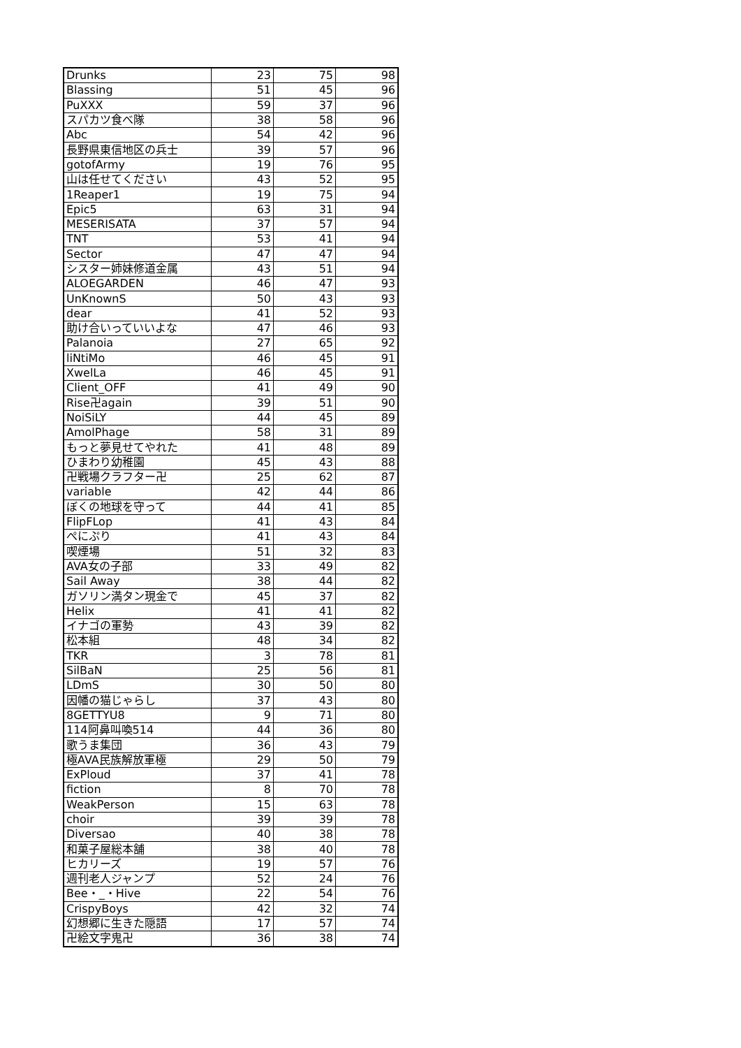| Drunks | 23 | 75 | 98 |
| Blassing | 51 | 45 | 96 |
| PuXXX | 59 | 37 | 96 |
| スパカツ食べ隊 | 38 | 58 | 96 |
| Abc | 54 | 42 | 96 |
| 長野県東信地区の兵士 | 39 | 57 | 96 |
| gotofArmy | 19 | 76 | 95 |
| 山は任せてください | 43 | 52 | 95 |
| 1Reaper1 | 19 | 75 | 94 |
| Epic5 | 63 | 31 | 94 |
| MESERISATA | 37 | 57 | 94 |
| TNT | 53 | 41 | 94 |
| Sector | 47 | 47 | 94 |
| シスター姉妹修道金属 | 43 | 51 | 94 |
| ALOEGARDEN | 46 | 47 | 93 |
| UnKnownS | 50 | 43 | 93 |
| dear | 41 | 52 | 93 |
| 助け合いっていいよな | 47 | 46 | 93 |
| Palanoia | 27 | 65 | 92 |
| liNtiMo | 46 | 45 | 91 |
| XwelLa | 46 | 45 | 91 |
| Client_OFF | 41 | 49 | 90 |
| Rise卍again | 39 | 51 | 90 |
| NoiSiLY | 44 | 45 | 89 |
| AmolPhage | 58 | 31 | 89 |
| もっと夢見せてやれた | 41 | 48 | 89 |
| ひまわり幼稚園 | 45 | 43 | 88 |
| 卍戦場クラフター卍 | 25 | 62 | 87 |
| variable | 42 | 44 | 86 |
| ぼくの地球を守って | 44 | 41 | 85 |
| FlipFLop | 41 | 43 | 84 |
| ぺにぷり | 41 | 43 | 84 |
| 喫煙場 | 51 | 32 | 83 |
| AVA女の子部 | 33 | 49 | 82 |
| Sail Away | 38 | 44 | 82 |
| ガソリン満タン現金で | 45 | 37 | 82 |
| Helix | 41 | 41 | 82 |
| イナゴの軍勢 | 43 | 39 | 82 |
| 松本組 | 48 | 34 | 82 |
| TKR | 3 | 78 | 81 |
| SilBaN | 25 | 56 | 81 |
| LDmS | 30 | 50 | 80 |
| 因幡の猫じゃらし | 37 | 43 | 80 |
| 8GETTYU8 | 9 | 71 | 80 |
| 114阿鼻叫喚514 | 44 | 36 | 80 |
| 歌うま集団 | 36 | 43 | 79 |
| 極AVA民族解放軍極 | 29 | 50 | 79 |
| ExPloud | 37 | 41 | 78 |
| fiction | 8 | 70 | 78 |
| WeakPerson | 15 | 63 | 78 |
| choir | 39 | 39 | 78 |
| Diversao | 40 | 38 | 78 |
| 和菓子屋総本舗 | 38 | 40 | 78 |
| ヒカリーズ | 19 | 57 | 76 |
| 週刊老人ジャンプ | 52 | 24 | 76 |
| Bee・_・Hive | 22 | 54 | 76 |
| CrispyBoys | 42 | 32 | 74 |
| 幻想郷に生きた隠語 | 17 | 57 | 74 |
| 卍絵文字鬼卍 | 36 | 38 | 74 |